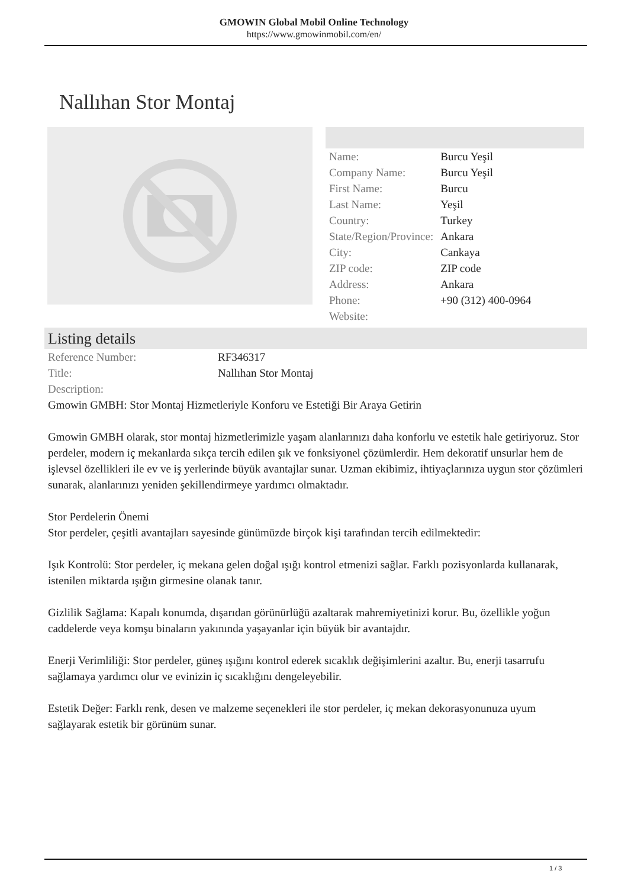GMOWIN Global Mobil Online Technology
https://www.gmowinmobil.com/en/
Nallıhan Stor Montaj
| Name: | Burcu Yeşil |
| Company Name: | Burcu Yeşil |
| First Name: | Burcu |
| Last Name: | Yeşil |
| Country: | Turkey |
| State/Region/Province: | Ankara |
| City: | Cankaya |
| ZIP code: | ZIP code |
| Address: | Ankara |
| Phone: | +90 (312) 400-0964 |
| Website: | |
Listing details
| Reference Number: | RF346317 |
| Title: | Nallıhan Stor Montaj |
| Description: | |
Gmowin GMBH: Stor Montaj Hizmetleriyle Konforu ve Estetiği Bir Araya Getirin
Gmowin GMBH olarak, stor montaj hizmetlerimizle yaşam alanlarınızı daha konforlu ve estetik hale getiriyoruz. Stor perdeler, modern iç mekanlarda sıkça tercih edilen şık ve fonksiyonel çözümlerdir. Hem dekoratif unsurlar hem de işlevsel özellikleri ile ev ve iş yerlerinde büyük avantajlar sunar. Uzman ekibimiz, ihtiyaçlarınıza uygun stor çözümleri sunarak, alanlarınızı yeniden şekillendirmeye yardımcı olmaktadır.
Stor Perdelerin Önemi
Stor perdeler, çeşitli avantajları sayesinde günümüzde birçok kişi tarafından tercih edilmektedir:
Işık Kontrolü: Stor perdeler, iç mekana gelen doğal ışığı kontrol etmenizi sağlar. Farklı pozisyonlarda kullanarak, istenilen miktarda ışığın girmesine olanak tanır.
Gizlilik Sağlama: Kapalı konumda, dışarıdan görünürlüğü azaltarak mahremiyetinizi korur. Bu, özellikle yoğun caddelerde veya komşu binaların yakınında yaşayanlar için büyük bir avantajdır.
Enerji Verimliliği: Stor perdeler, güneş ışığını kontrol ederek sıcaklık değişimlerini azaltır. Bu, enerji tasarrufu sağlamaya yardımcı olur ve evinizin iç sıcaklığını dengeleyebilir.
Estetik Değer: Farklı renk, desen ve malzeme seçenekleri ile stor perdeler, iç mekan dekorasyonunuza uyum sağlayarak estetik bir görünüm sunar.
1 / 3